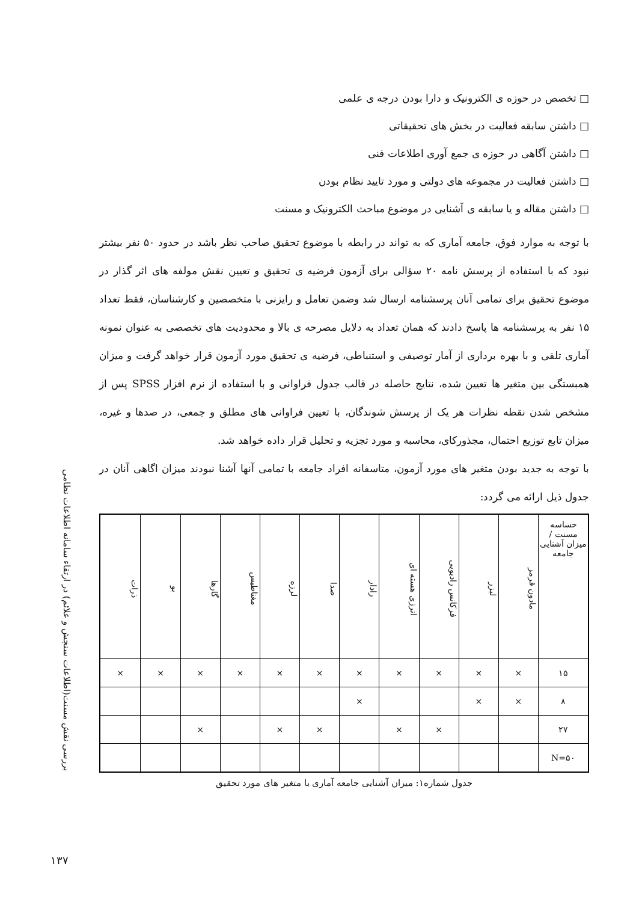بررسی نقش مسنت(اطلاعات سنجش و علائم) در ارتقاء سامانه اطلاعات نظامی
۱۳۷
□ تخصص در حوزه ی الکترونیک و دارا بودن درجه ی علمی
□ داشتن سابقه فعالیت در بخش های تحقیقاتی
□ داشتن آگاهی در حوزه ی جمع آوری اطلاعات فنی
□ داشتن فعالیت در مجموعه های دولتی و مورد تایید نظام بودن
□ داشتن مقاله و یا سابقه ی آشنایی در موضوع مباحث الکترونیک و مسنت
با توجه به موارد فوق، جامعه آماری که به تواند در رابطه با موضوع تحقیق صاحب نظر باشد در حدود ۵۰ نفر بیشتر نبود که با استفاده از پرسش نامه ۲۰ سؤالی برای آزمون فرضیه ی تحقیق و تعیین نقش مولفه های اثر گذار در موضوع تحقیق برای تمامی آنان پرسشنامه ارسال شد وضمن تعامل و رایزنی با متخصصین و کارشناسان، فقط تعداد ۱۵ نفر به پرسشنامه ها پاسخ دادند که همان تعداد به دلایل مصرحه ی بالا و محدودیت های تخصصی به عنوان نمونه آماری تلقی و با بهره برداری از آمار توصیفی و استنباطی، فرضیه ی تحقیق مورد آزمون قرار خواهد گرفت و میزان همبستگی بین متغیر ها تعیین شده، نتایج حاصله در قالب جدول فراوانی و با استفاده از نرم افزار SPSS پس از مشخص شدن نقطه نظرات هر یک از پرسش شوندگان، با تعیین فراوانی های مطلق و جمعی، در صدها و غیره، میزان تابع توزیع احتمال، مجذورکای، محاسبه و مورد تجزیه و تحلیل قرار داده خواهد شد.
با توجه به جدید بودن متغیر های مورد آزمون، متاسفانه افراد جامعه با تمامی آنها آشنا نبودند میزان اگاهی آنان در جدول ذیل ارائه می گردد:
| حساسه مسنت / میزان آشنایی جامعه | مادون قرمز | لیزر | فرکانس رادیویی | انرژی هسته ای | رادار | صدا | لرزه | مغناطیس | گازها | بو | ذرات |
| --- | --- | --- | --- | --- | --- | --- | --- | --- | --- | --- | --- |
| ۱۵ | × | × | × | × | × | × | × | × | × | × | × |
| ۸ | × | × | | | × | | | | | | |
| ۲۷ | | | × | × | | × | × | | × | | |
| N=۵۰ | | | | | | | | | | | |
جدول شماره۱: میزان آشنایی جامعه آماری با متغیر های مورد تحقیق